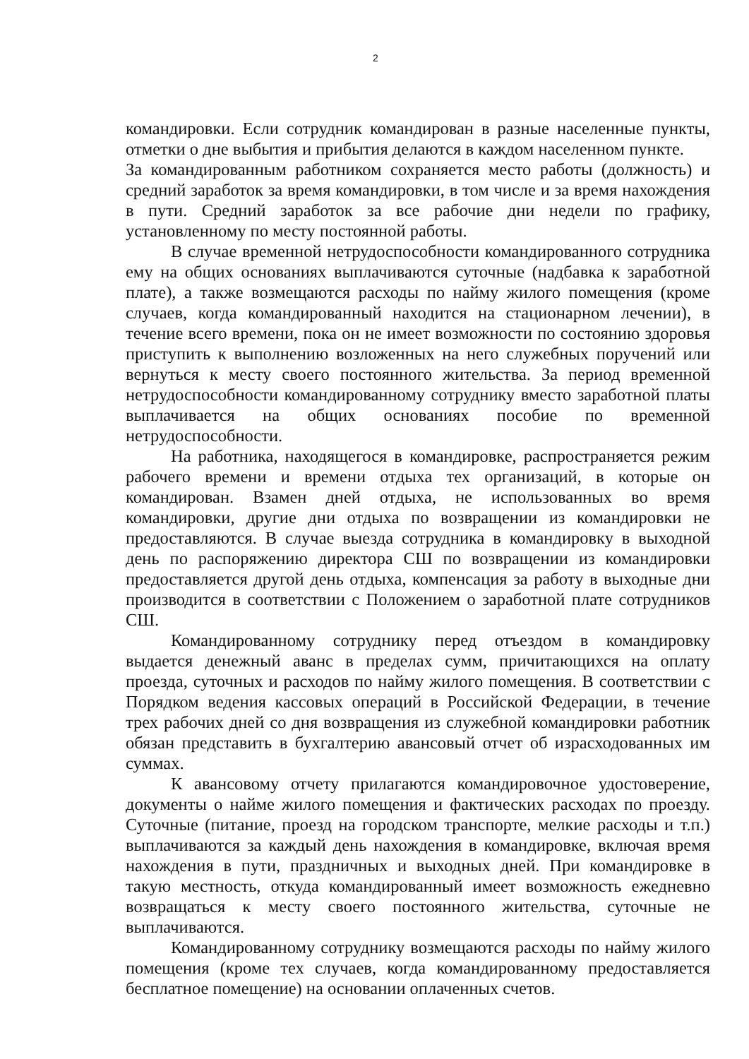2
командировки. Если сотрудник командирован в разные населенные пункты, отметки о дне выбытия и прибытия делаются в каждом населенном пункте.
За командированным работником сохраняется место работы (должность) и средний заработок за время командировки, в том числе и за время нахождения в пути. Средний заработок за все рабочие дни недели по графику, установленному по месту постоянной работы.
В случае временной нетрудоспособности командированного сотрудника ему на общих основаниях выплачиваются суточные (надбавка к заработной плате), а также возмещаются расходы по найму жилого помещения (кроме случаев, когда командированный находится на стационарном лечении), в течение всего времени, пока он не имеет возможности по состоянию здоровья приступить к выполнению возложенных на него служебных поручений или вернуться к месту своего постоянного жительства. За период временной нетрудоспособности командированному сотруднику вместо заработной платы выплачивается на общих основаниях пособие по временной нетрудоспособности.
На работника, находящегося в командировке, распространяется режим рабочего времени и времени отдыха тех организаций, в которые он командирован. Взамен дней отдыха, не использованных во время командировки, другие дни отдыха по возвращении из командировки не предоставляются. В случае выезда сотрудника в командировку в выходной день по распоряжению директора СШ по возвращении из командировки предоставляется другой день отдыха, компенсация за работу в выходные дни производится в соответствии с Положением о заработной плате сотрудников СШ.
Командированному сотруднику перед отъездом в командировку выдается денежный аванс в пределах сумм, причитающихся на оплату проезда, суточных и расходов по найму жилого помещения. В соответствии с Порядком ведения кассовых операций в Российской Федерации, в течение трех рабочих дней со дня возвращения из служебной командировки работник обязан представить в бухгалтерию авансовый отчет об израсходованных им суммах.
К авансовому отчету прилагаются командировочное удостоверение, документы о найме жилого помещения и фактических расходах по проезду. Суточные (питание, проезд на городском транспорте, мелкие расходы и т.п.) выплачиваются за каждый день нахождения в командировке, включая время нахождения в пути, праздничных и выходных дней. При командировке в такую местность, откуда командированный имеет возможность ежедневно возвращаться к месту своего постоянного жительства, суточные не выплачиваются.
Командированному сотруднику возмещаются расходы по найму жилого помещения (кроме тех случаев, когда командированному предоставляется бесплатное помещение) на основании оплаченных счетов.